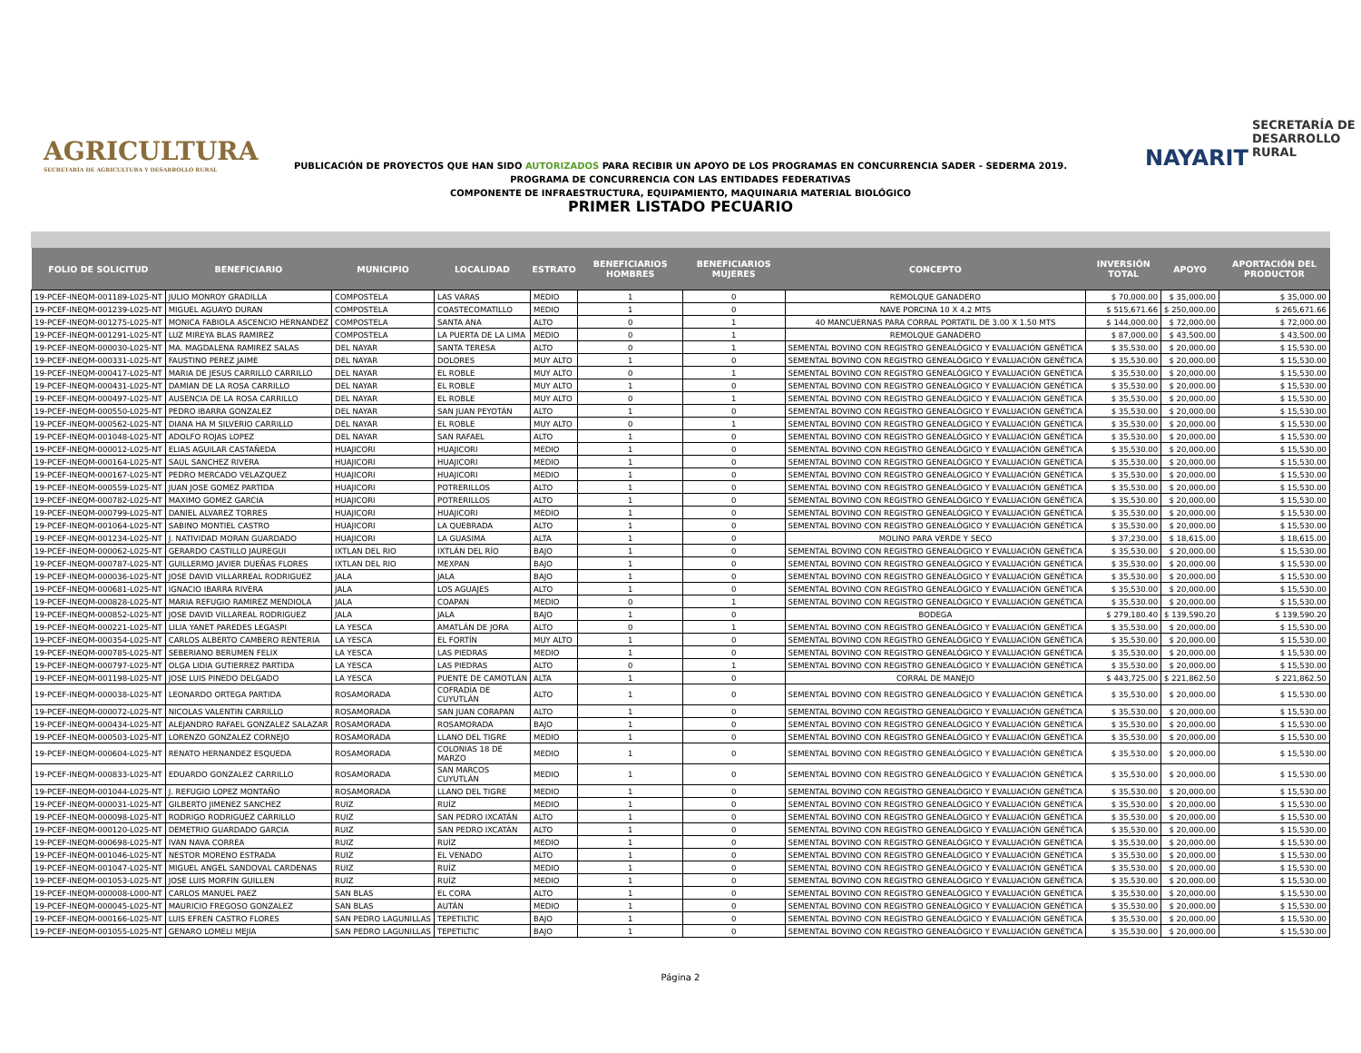AGRICULTURA
SECRETARÍA DE AGRICULTURA Y DESARROLLO RURAL
NAYARIT
SECRETARÍA DE
DESARROLLO
RURAL
PUBLICACIÓN DE PROYECTOS QUE HAN SIDO AUTORIZADOS PARA RECIBIR UN APOYO DE LOS PROGRAMAS EN CONCURRENCIA SADER - SEDERMA 2019.
PROGRAMA DE CONCURRENCIA CON LAS ENTIDADES FEDERATIVAS
COMPONENTE DE INFRAESTRUCTURA, EQUIPAMIENTO, MAQUINARIA MATERIAL BIOLÓGICO
PRIMER LISTADO PECUARIO
| FOLIO DE SOLICITUD | BENEFICIARIO | MUNICIPIO | LOCALIDAD | ESTRATO | BENEFICIARIOS HOMBRES | BENEFICIARIOS MUJERES | CONCEPTO | INVERSIÓN TOTAL | APOYO | APORTACIÓN DEL PRODUCTOR |
| --- | --- | --- | --- | --- | --- | --- | --- | --- | --- | --- |
| 19-PCEF-INEQM-001189-L025-NT | JULIO MONROY GRADILLA | COMPOSTELA | LAS VARAS | MEDIO | 1 | 0 | REMOLQUE GANADERO | $ 70,000.00 | $ 35,000.00 | $ 35,000.00 |
| 19-PCEF-INEQM-001239-L025-NT | MIGUEL AGUAYO DURAN | COMPOSTELA | COASTECOMATILLO | MEDIO | 1 | 0 | NAVE PORCINA 10 X 4.2 MTS | $ 515,671.66 | $ 250,000.00 | $ 265,671.66 |
| 19-PCEF-INEQM-001275-L025-NT | MONICA FABIOLA ASCENCIO HERNANDEZ | COMPOSTELA | SANTA ANA | ALTO | 0 | 1 | 40 MANCUERNAS PARA CORRAL PORTATIL DE 3.00 X 1.50 MTS | $ 144,000.00 | $ 72,000.00 | $ 72,000.00 |
| 19-PCEF-INEQM-001291-L025-NT | LUZ MIREYA BLAS RAMIREZ | COMPOSTELA | LA PUERTA DE LA LIMA | MEDIO | 0 | 1 | REMOLQUE GANADERO | $ 87,000.00 | $ 43,500.00 | $ 43,500.00 |
| 19-PCEF-INEQM-000030-L025-NT | MA. MAGDALENA RAMIREZ SALAS | DEL NAYAR | SANTA TERESA | ALTO | 0 | 1 | SEMENTAL BOVINO CON REGISTRO GENEALÓGICO Y EVALUACIÓN GENÉTICA | $ 35,530.00 | $ 20,000.00 | $ 15,530.00 |
| 19-PCEF-INEQM-000331-L025-NT | FAUSTINO PEREZ JAIME | DEL NAYAR | DOLORES | MUY ALTO | 1 | 0 | SEMENTAL BOVINO CON REGISTRO GENEALÓGICO Y EVALUACIÓN GENÉTICA | $ 35,530.00 | $ 20,000.00 | $ 15,530.00 |
| 19-PCEF-INEQM-000417-L025-NT | MARIA DE JESUS CARRILLO CARRILLO | DEL NAYAR | EL ROBLE | MUY ALTO | 0 | 1 | SEMENTAL BOVINO CON REGISTRO GENEALÓGICO Y EVALUACIÓN GENÉTICA | $ 35,530.00 | $ 20,000.00 | $ 15,530.00 |
| 19-PCEF-INEQM-000431-L025-NT | DAMIAN DE LA ROSA CARRILLO | DEL NAYAR | EL ROBLE | MUY ALTO | 1 | 0 | SEMENTAL BOVINO CON REGISTRO GENEALÓGICO Y EVALUACIÓN GENÉTICA | $ 35,530.00 | $ 20,000.00 | $ 15,530.00 |
| 19-PCEF-INEQM-000497-L025-NT | AUSENCIA DE LA ROSA CARRILLO | DEL NAYAR | EL ROBLE | MUY ALTO | 0 | 1 | SEMENTAL BOVINO CON REGISTRO GENEALÓGICO Y EVALUACIÓN GENÉTICA | $ 35,530.00 | $ 20,000.00 | $ 15,530.00 |
| 19-PCEF-INEQM-000550-L025-NT | PEDRO IBARRA GONZALEZ | DEL NAYAR | SAN JUAN PEYOTÁN | ALTO | 1 | 0 | SEMENTAL BOVINO CON REGISTRO GENEALÓGICO Y EVALUACIÓN GENÉTICA | $ 35,530.00 | $ 20,000.00 | $ 15,530.00 |
| 19-PCEF-INEQM-000562-L025-NT | DIANA HA M SILVERIO CARRILLO | DEL NAYAR | EL ROBLE | MUY ALTO | 0 | 1 | SEMENTAL BOVINO CON REGISTRO GENEALÓGICO Y EVALUACIÓN GENÉTICA | $ 35,530.00 | $ 20,000.00 | $ 15,530.00 |
| 19-PCEF-INEQM-001048-L025-NT | ADOLFO ROJAS LOPEZ | DEL NAYAR | SAN RAFAEL | ALTO | 1 | 0 | SEMENTAL BOVINO CON REGISTRO GENEALÓGICO Y EVALUACIÓN GENÉTICA | $ 35,530.00 | $ 20,000.00 | $ 15,530.00 |
| 19-PCEF-INEQM-000012-L025-NT | ELIAS AGUILAR CASTAÑEDA | HUAJICORI | HUAJICORI | MEDIO | 1 | 0 | SEMENTAL BOVINO CON REGISTRO GENEALÓGICO Y EVALUACIÓN GENÉTICA | $ 35,530.00 | $ 20,000.00 | $ 15,530.00 |
| 19-PCEF-INEQM-000164-L025-NT | SAUL SANCHEZ RIVERA | HUAJICORI | HUAJICORI | MEDIO | 1 | 0 | SEMENTAL BOVINO CON REGISTRO GENEALÓGICO Y EVALUACIÓN GENÉTICA | $ 35,530.00 | $ 20,000.00 | $ 15,530.00 |
| 19-PCEF-INEQM-000167-L025-NT | PEDRO MERCADO VELAZQUEZ | HUAJICORI | HUAJICORI | MEDIO | 1 | 0 | SEMENTAL BOVINO CON REGISTRO GENEALÓGICO Y EVALUACIÓN GENÉTICA | $ 35,530.00 | $ 20,000.00 | $ 15,530.00 |
| 19-PCEF-INEQM-000559-L025-NT | JUAN JOSE GOMEZ PARTIDA | HUAJICORI | POTRERILLOS | ALTO | 1 | 0 | SEMENTAL BOVINO CON REGISTRO GENEALÓGICO Y EVALUACIÓN GENÉTICA | $ 35,530.00 | $ 20,000.00 | $ 15,530.00 |
| 19-PCEF-INEQM-000782-L025-NT | MAXIMO GOMEZ GARCIA | HUAJICORI | POTRERILLOS | ALTO | 1 | 0 | SEMENTAL BOVINO CON REGISTRO GENEALÓGICO Y EVALUACIÓN GENÉTICA | $ 35,530.00 | $ 20,000.00 | $ 15,530.00 |
| 19-PCEF-INEQM-000799-L025-NT | DANIEL ALVAREZ TORRES | HUAJICORI | HUAJICORI | MEDIO | 1 | 0 | SEMENTAL BOVINO CON REGISTRO GENEALÓGICO Y EVALUACIÓN GENÉTICA | $ 35,530.00 | $ 20,000.00 | $ 15,530.00 |
| 19-PCEF-INEQM-001064-L025-NT | SABINO MONTIEL CASTRO | HUAJICORI | LA QUEBRADA | ALTO | 1 | 0 | SEMENTAL BOVINO CON REGISTRO GENEALÓGICO Y EVALUACIÓN GENÉTICA | $ 35,530.00 | $ 20,000.00 | $ 15,530.00 |
| 19-PCEF-INEQM-001234-L025-NT | J. NATIVIDAD MORAN GUARDADO | HUAJICORI | LA GUASIMA | ALTA | 1 | 0 | MOLINO PARA VERDE Y SECO | $ 37,230.00 | $ 18,615.00 | $ 18,615.00 |
| 19-PCEF-INEQM-000062-L025-NT | GERARDO CASTILLO JAUREGUI | IXTLAN DEL RIO | IXTLÁN DEL RÍO | BAJO | 1 | 0 | SEMENTAL BOVINO CON REGISTRO GENEALÓGICO Y EVALUACIÓN GENÉTICA | $ 35,530.00 | $ 20,000.00 | $ 15,530.00 |
| 19-PCEF-INEQM-000787-L025-NT | GUILLERMO JAVIER DUEÑAS FLORES | IXTLAN DEL RIO | MEXPAN | BAJO | 1 | 0 | SEMENTAL BOVINO CON REGISTRO GENEALÓGICO Y EVALUACIÓN GENÉTICA | $ 35,530.00 | $ 20,000.00 | $ 15,530.00 |
| 19-PCEF-INEQM-000036-L025-NT | JOSE DAVID VILLARREAL RODRIGUEZ | JALA | JALA | BAJO | 1 | 0 | SEMENTAL BOVINO CON REGISTRO GENEALÓGICO Y EVALUACIÓN GENÉTICA | $ 35,530.00 | $ 20,000.00 | $ 15,530.00 |
| 19-PCEF-INEQM-000681-L025-NT | IGNACIO IBARRA RIVERA | JALA | LOS AGUAJES | ALTO | 1 | 0 | SEMENTAL BOVINO CON REGISTRO GENEALÓGICO Y EVALUACIÓN GENÉTICA | $ 35,530.00 | $ 20,000.00 | $ 15,530.00 |
| 19-PCEF-INEQM-000828-L025-NT | MARIA REFUGIO RAMIREZ MENDIOLA | JALA | COAPAN | MEDIO | 0 | 1 | SEMENTAL BOVINO CON REGISTRO GENEALÓGICO Y EVALUACIÓN GENÉTICA | $ 35,530.00 | $ 20,000.00 | $ 15,530.00 |
| 19-PCEF-INEQM-000852-L025-NT | JOSE DAVID VILLAREAL RODRIGUEZ | JALA | JALA | BAJO | 1 | 0 | BODEGA | $ 279,180.40 | $ 139,590.20 | $ 139,590.20 |
| 19-PCEF-INEQM-000221-L025-NT | LILIA YANET PAREDES LEGASPI | LA YESCA | AMATLÁN DE JORA | ALTO | 0 | 1 | SEMENTAL BOVINO CON REGISTRO GENEALÓGICO Y EVALUACIÓN GENÉTICA | $ 35,530.00 | $ 20,000.00 | $ 15,530.00 |
| 19-PCEF-INEQM-000354-L025-NT | CARLOS ALBERTO CAMBERO RENTERIA | LA YESCA | EL FORTÍN | MUY ALTO | 1 | 0 | SEMENTAL BOVINO CON REGISTRO GENEALÓGICO Y EVALUACIÓN GENÉTICA | $ 35,530.00 | $ 20,000.00 | $ 15,530.00 |
| 19-PCEF-INEQM-000785-L025-NT | SEBERIANO BERUMEN FELIX | LA YESCA | LAS PIEDRAS | MEDIO | 1 | 0 | SEMENTAL BOVINO CON REGISTRO GENEALÓGICO Y EVALUACIÓN GENÉTICA | $ 35,530.00 | $ 20,000.00 | $ 15,530.00 |
| 19-PCEF-INEQM-000797-L025-NT | OLGA LIDIA GUTIERREZ PARTIDA | LA YESCA | LAS PIEDRAS | ALTO | 0 | 1 | SEMENTAL BOVINO CON REGISTRO GENEALÓGICO Y EVALUACIÓN GENÉTICA | $ 35,530.00 | $ 20,000.00 | $ 15,530.00 |
| 19-PCEF-INEQM-001198-L025-NT | JOSE LUIS PINEDO DELGADO | LA YESCA | PUENTE DE CAMOTLÁN | ALTA | 1 | 0 | CORRAL DE MANEJO | $ 443,725.00 | $ 221,862.50 | $ 221,862.50 |
| 19-PCEF-INEQM-000038-L025-NT | LEONARDO ORTEGA PARTIDA | ROSAMORADA | COFRADÍA DE CUYUTLÁN | ALTO | 1 | 0 | SEMENTAL BOVINO CON REGISTRO GENEALÓGICO Y EVALUACIÓN GENÉTICA | $ 35,530.00 | $ 20,000.00 | $ 15,530.00 |
| 19-PCEF-INEQM-000072-L025-NT | NICOLAS VALENTIN CARRILLO | ROSAMORADA | SAN JUAN CORAPAN | ALTO | 1 | 0 | SEMENTAL BOVINO CON REGISTRO GENEALÓGICO Y EVALUACIÓN GENÉTICA | $ 35,530.00 | $ 20,000.00 | $ 15,530.00 |
| 19-PCEF-INEQM-000434-L025-NT | ALEJANDRO RAFAEL GONZALEZ SALAZAR | ROSAMORADA | ROSAMORADA | BAJO | 1 | 0 | SEMENTAL BOVINO CON REGISTRO GENEALÓGICO Y EVALUACIÓN GENÉTICA | $ 35,530.00 | $ 20,000.00 | $ 15,530.00 |
| 19-PCEF-INEQM-000503-L025-NT | LORENZO GONZALEZ CORNEJO | ROSAMORADA | LLANO DEL TIGRE | MEDIO | 1 | 0 | SEMENTAL BOVINO CON REGISTRO GENEALÓGICO Y EVALUACIÓN GENÉTICA | $ 35,530.00 | $ 20,000.00 | $ 15,530.00 |
| 19-PCEF-INEQM-000604-L025-NT | RENATO HERNANDEZ ESQUEDA | ROSAMORADA | COLONIAS 18 DE MARZO | MEDIO | 1 | 0 | SEMENTAL BOVINO CON REGISTRO GENEALÓGICO Y EVALUACIÓN GENÉTICA | $ 35,530.00 | $ 20,000.00 | $ 15,530.00 |
| 19-PCEF-INEQM-000833-L025-NT | EDUARDO GONZALEZ CARRILLO | ROSAMORADA | SAN MARCOS CUYUTLÁN | MEDIO | 1 | 0 | SEMENTAL BOVINO CON REGISTRO GENEALÓGICO Y EVALUACIÓN GENÉTICA | $ 35,530.00 | $ 20,000.00 | $ 15,530.00 |
| 19-PCEF-INEQM-001044-L025-NT | J. REFUGIO LOPEZ MONTAÑO | ROSAMORADA | LLANO DEL TIGRE | MEDIO | 1 | 0 | SEMENTAL BOVINO CON REGISTRO GENEALÓGICO Y EVALUACIÓN GENÉTICA | $ 35,530.00 | $ 20,000.00 | $ 15,530.00 |
| 19-PCEF-INEQM-000031-L025-NT | GILBERTO JIMENEZ SANCHEZ | RUIZ | RUÍZ | MEDIO | 1 | 0 | SEMENTAL BOVINO CON REGISTRO GENEALÓGICO Y EVALUACIÓN GENÉTICA | $ 35,530.00 | $ 20,000.00 | $ 15,530.00 |
| 19-PCEF-INEQM-000098-L025-NT | RODRIGO RODRIGUEZ CARRILLO | RUIZ | SAN PEDRO IXCATÁN | ALTO | 1 | 0 | SEMENTAL BOVINO CON REGISTRO GENEALÓGICO Y EVALUACIÓN GENÉTICA | $ 35,530.00 | $ 20,000.00 | $ 15,530.00 |
| 19-PCEF-INEQM-000120-L025-NT | DEMETRIO GUARDADO GARCIA | RUIZ | SAN PEDRO IXCATÁN | ALTO | 1 | 0 | SEMENTAL BOVINO CON REGISTRO GENEALÓGICO Y EVALUACIÓN GENÉTICA | $ 35,530.00 | $ 20,000.00 | $ 15,530.00 |
| 19-PCEF-INEQM-000698-L025-NT | IVAN NAVA CORREA | RUIZ | RUÍZ | MEDIO | 1 | 0 | SEMENTAL BOVINO CON REGISTRO GENEALÓGICO Y EVALUACIÓN GENÉTICA | $ 35,530.00 | $ 20,000.00 | $ 15,530.00 |
| 19-PCEF-INEQM-001046-L025-NT | NESTOR MORENO ESTRADA | RUIZ | EL VENADO | ALTO | 1 | 0 | SEMENTAL BOVINO CON REGISTRO GENEALÓGICO Y EVALUACIÓN GENÉTICA | $ 35,530.00 | $ 20,000.00 | $ 15,530.00 |
| 19-PCEF-INEQM-001047-L025-NT | MIGUEL ANGEL SANDOVAL CARDENAS | RUIZ | RUÍZ | MEDIO | 1 | 0 | SEMENTAL BOVINO CON REGISTRO GENEALÓGICO Y EVALUACIÓN GENÉTICA | $ 35,530.00 | $ 20,000.00 | $ 15,530.00 |
| 19-PCEF-INEQM-001053-L025-NT | JOSE LUIS MORFIN GUILLEN | RUIZ | RUÍZ | MEDIO | 1 | 0 | SEMENTAL BOVINO CON REGISTRO GENEALÓGICO Y EVALUACIÓN GENÉTICA | $ 35,530.00 | $ 20,000.00 | $ 15,530.00 |
| 19-PCEF-INEQM-000008-L000-NT | CARLOS MANUEL PAEZ | SAN BLAS | EL CORA | ALTO | 1 | 0 | SEMENTAL BOVINO CON REGISTRO GENEALÓGICO Y EVALUACIÓN GENÉTICA | $ 35,530.00 | $ 20,000.00 | $ 15,530.00 |
| 19-PCEF-INEQM-000045-L025-NT | MAURICIO FREGOSO GONZALEZ | SAN BLAS | AUTÁN | MEDIO | 1 | 0 | SEMENTAL BOVINO CON REGISTRO GENEALÓGICO Y EVALUACIÓN GENÉTICA | $ 35,530.00 | $ 20,000.00 | $ 15,530.00 |
| 19-PCEF-INEQM-000166-L025-NT | LUIS EFREN CASTRO FLORES | SAN PEDRO LAGUNILLAS | TEPETILTIC | BAJO | 1 | 0 | SEMENTAL BOVINO CON REGISTRO GENEALÓGICO Y EVALUACIÓN GENÉTICA | $ 35,530.00 | $ 20,000.00 | $ 15,530.00 |
| 19-PCEF-INEQM-001055-L025-NT | GENARO LOMELI MEJIA | SAN PEDRO LAGUNILLAS | TEPETILTIC | BAJO | 1 | 0 | SEMENTAL BOVINO CON REGISTRO GENEALÓGICO Y EVALUACIÓN GENÉTICA | $ 35,530.00 | $ 20,000.00 | $ 15,530.00 |
Página 2